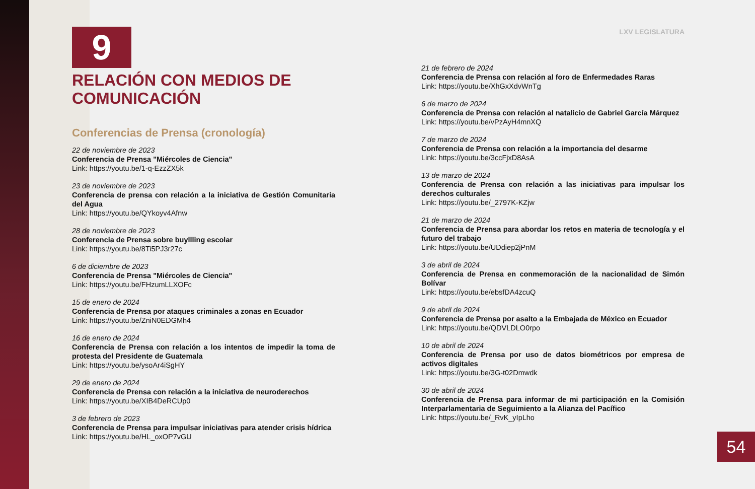9
RELACIÓN CON MEDIOS DE COMUNICACIÓN
Conferencias de Prensa (cronología)
22 de noviembre de 2023
Conferencia de Prensa "Miércoles de Ciencia"
Link: https://youtu.be/1-q-EzzZX5k
23 de noviembre de 2023
Conferencia de prensa con relación a la iniciativa de Gestión Comunitaria del Agua
Link: https://youtu.be/QYkoyv4Afnw
28 de noviembre de 2023
Conferencia de Prensa sobre buyllling escolar
Link: https://youtu.be/8Ti5PJ3r27c
6 de diciembre de 2023
Conferencia de Prensa "Miércoles de Ciencia"
Link: https://youtu.be/FHzumLLXOFc
15 de enero de 2024
Conferencia de Prensa por ataques criminales a zonas en Ecuador
Link: https://youtu.be/ZniN0EDGMh4
16 de enero de 2024
Conferencia de Prensa con relación a los intentos de impedir la toma de protesta del Presidente de Guatemala
Link: https://youtu.be/ysoAr4iSgHY
29 de enero de 2024
Conferencia de Prensa con relación a la iniciativa de neuroderechos
Link: https://youtu.be/XIB4DeRCUp0
3 de febrero de 2023
Conferencia de Prensa para impulsar iniciativas para atender crisis hídrica
Link: https://youtu.be/HL_oxOP7vGU
LXV LEGISLATURA
21 de febrero de 2024
Conferencia de Prensa con relación al foro de Enfermedades Raras
Link: https://youtu.be/XhGxXdvWnTg
6 de marzo de 2024
Conferencia de Prensa con relación al natalicio de Gabriel García Márquez
Link: https://youtu.be/vPzAyH4mnXQ
7 de marzo de 2024
Conferencia de Prensa con relación a la importancia del desarme
Link: https://youtu.be/3ccFjxD8AsA
13 de marzo de 2024
Conferencia de Prensa con relación a las iniciativas para impulsar los derechos culturales
Link: https://youtu.be/_2797K-KZjw
21 de marzo de 2024
Conferencia de Prensa para abordar los retos en materia de tecnología y el futuro del trabajo
Link: https://youtu.be/UDdiep2jPnM
3 de abril de 2024
Conferencia de Prensa en conmemoración de la nacionalidad de Simón Bolívar
Link: https://youtu.be/ebsfDA4zcuQ
9 de abril de 2024
Conferencia de Prensa por asalto a la Embajada de México en Ecuador
Link: https://youtu.be/QDVLDLO0rpo
10 de abril de 2024
Conferencia de Prensa por uso de datos biométricos por empresa de activos digitales
Link: https://youtu.be/3G-t02Dmwdk
30 de abril de 2024
Conferencia de Prensa para informar de mi participación en la Comisión Interparlamentaria de Seguimiento a la Alianza del Pacífico
Link: https://youtu.be/_RvK_yIpLho
54